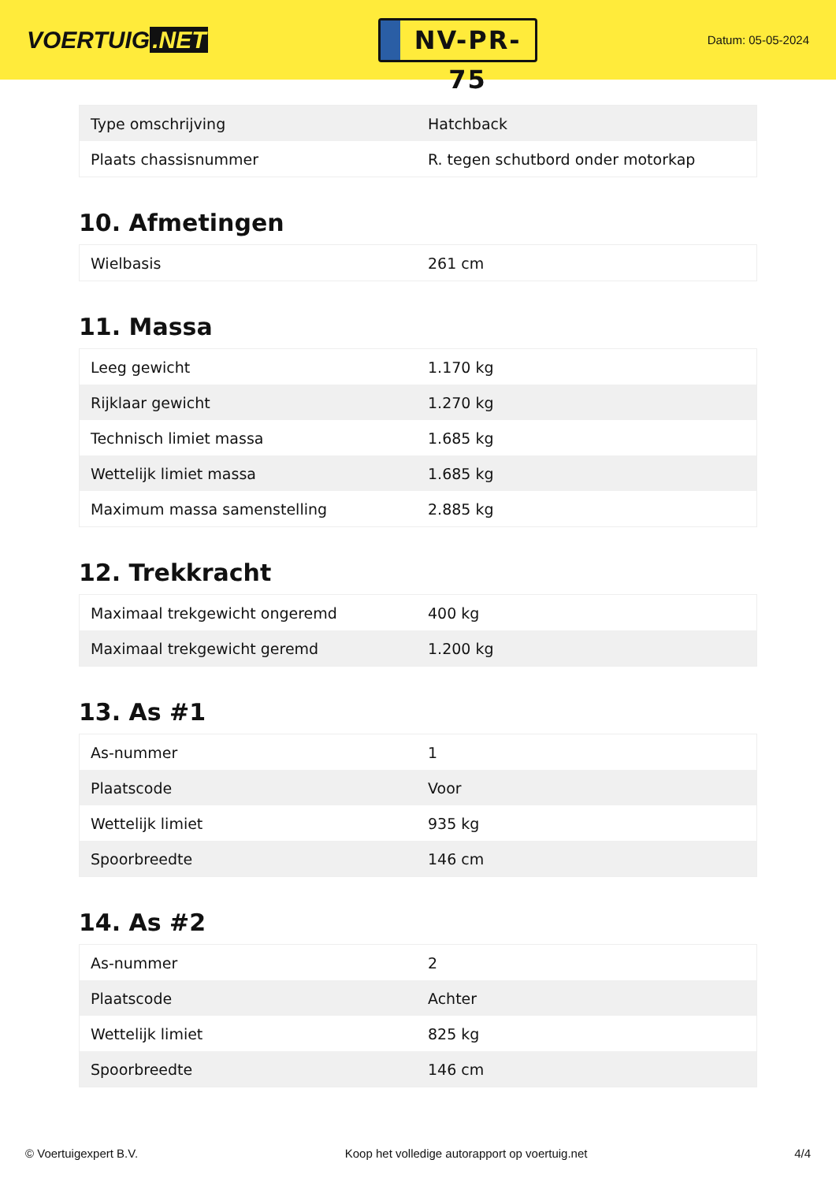VOERTUIG.NET
NV-PR-75
Datum: 05-05-2024
| Type omschrijving | Hatchback |
| Plaats chassisnummer | R. tegen schutbord onder motorkap |
10. Afmetingen
| Wielbasis | 261 cm |
11. Massa
| Leeg gewicht | 1.170 kg |
| Rijklaar gewicht | 1.270 kg |
| Technisch limiet massa | 1.685 kg |
| Wettelijk limiet massa | 1.685 kg |
| Maximum massa samenstelling | 2.885 kg |
12. Trekkracht
| Maximaal trekgewicht ongeremd | 400 kg |
| Maximaal trekgewicht geremd | 1.200 kg |
13. As #1
| As-nummer | 1 |
| Plaatscode | Voor |
| Wettelijk limiet | 935 kg |
| Spoorbreedte | 146 cm |
14. As #2
| As-nummer | 2 |
| Plaatscode | Achter |
| Wettelijk limiet | 825 kg |
| Spoorbreedte | 146 cm |
© Voertuigexpert B.V. Koop het volledige autorapport op voertuig.net 4/4